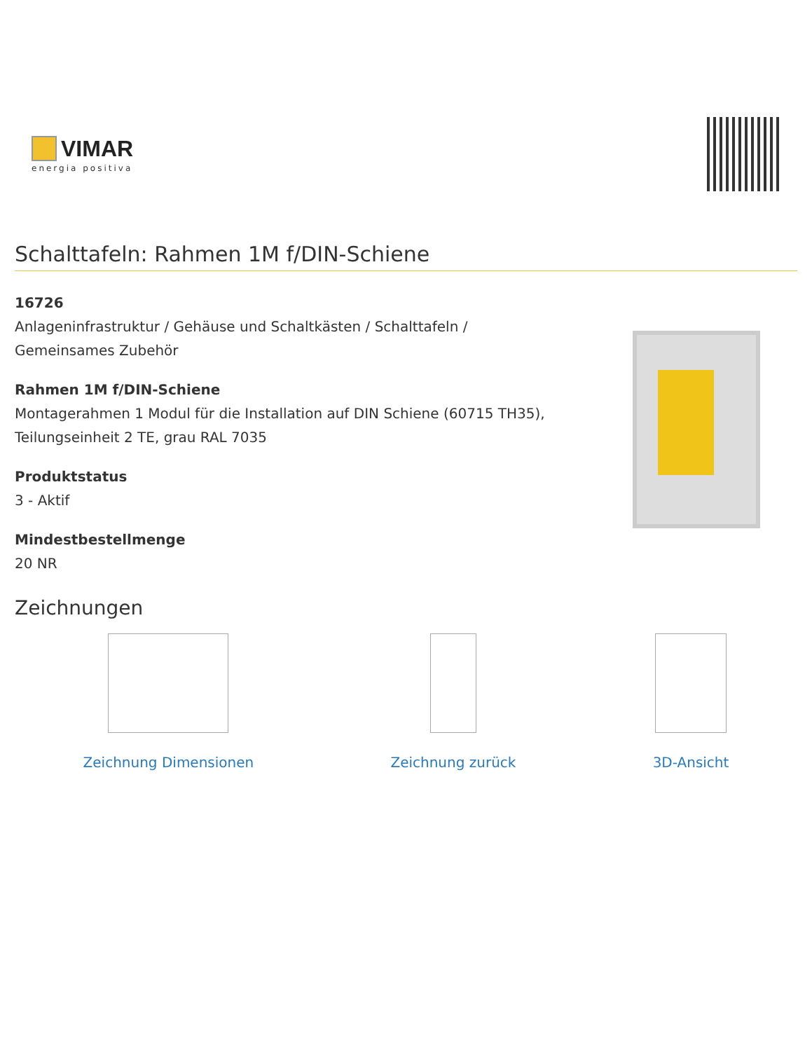VIMAR
energia positiva
Schalttafeln: Rahmen 1M f/DIN-Schiene
16726
Anlageninfrastruktur / Gehäuse und Schaltkästen / Schalttafeln /
Gemeinsames Zubehör
Rahmen 1M f/DIN-Schiene
Montagerahmen 1 Modul für die Installation auf DIN Schiene (60715 TH35),
Teilungseinheit 2 TE, grau RAL 7035
Produktstatus
3 - Aktif
Mindestbestellmenge
20 NR
Zeichnungen
Zeichnung Dimensionen Zeichnung zurück 3D-Ansicht